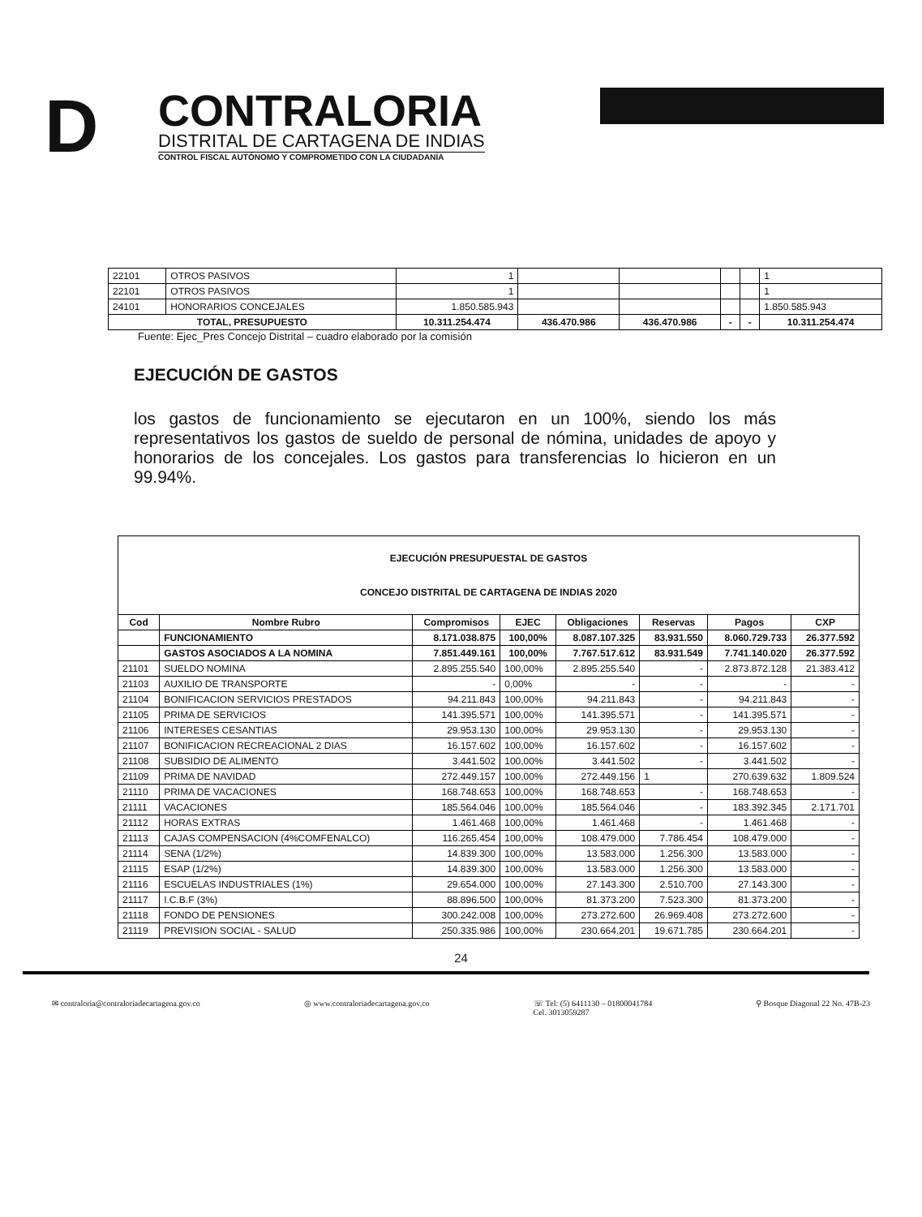D
CONTRALORIA
DISTRITAL DE CARTAGENA DE INDIAS
CONTROL FISCAL AUTÓNOMO Y COMPROMETIDO CON LA CIUDADANÍA
| 22101 | OTROS PASIVOS | 1 | | | | | 1 |
| 22101 | OTROS PASIVOS | 1 | | | | | 1 |
| 24101 | HONORARIOS CONCEJALES | 1.850.585.943 | | | | | 1.850.585.943 |
| TOTAL, PRESUPUESTO | | 10.311.254.474 | 436.470.986 | 436.470.986 | - | - | 10.311.254.474 |
Fuente: Ejec_Pres Concejo Distrital – cuadro elaborado por la comisión
EJECUCIÓN DE GASTOS
los gastos de funcionamiento se ejecutaron en un 100%, siendo los más representativos los gastos de sueldo de personal de nómina, unidades de apoyo y honorarios de los concejales. Los gastos para transferencias lo hicieron en un 99.94%.
| EJECUCIÓN PRESUPUESTAL DE GASTOS CONCEJO DISTRITAL DE CARTAGENA DE INDIAS 2020 | | | | | | | |
| --- | --- | --- | --- | --- | --- | --- | --- |
| Cod | Nombre Rubro | Compromisos | EJEC | Obligaciones | Reservas | Pagos | CXP |
| | FUNCIONAMIENTO | 8.171.038.875 | 100,00% | 8.087.107.325 | 83.931.550 | 8.060.729.733 | 26.377.592 |
| | GASTOS ASOCIADOS A LA NOMINA | 7.851.449.161 | 100,00% | 7.767.517.612 | 83.931.549 | 7.741.140.020 | 26.377.592 |
| 21101 | SUELDO NOMINA | 2.895.255.540 | 100,00% | 2.895.255.540 | - | 2.873.872.128 | 21.383.412 |
| 21103 | AUXILIO DE TRANSPORTE | - | 0,00% | - | - | - | - |
| 21104 | BONIFICACION SERVICIOS PRESTADOS | 94.211.843 | 100,00% | 94.211.843 | - | 94.211.843 | - |
| 21105 | PRIMA DE SERVICIOS | 141.395.571 | 100,00% | 141.395.571 | - | 141.395.571 | - |
| 21106 | INTERESES CESANTIAS | 29.953.130 | 100,00% | 29.953.130 | - | 29.953.130 | - |
| 21107 | BONIFICACION RECREACIONAL 2 DIAS | 16.157.602 | 100,00% | 16.157.602 | - | 16.157.602 | - |
| 21108 | SUBSIDIO DE ALIMENTO | 3.441.502 | 100,00% | 3.441.502 | - | 3.441.502 | - |
| 21109 | PRIMA DE NAVIDAD | 272.449.157 | 100,00% | 272.449.156 | 1 | 270.639.632 | 1.809.524 |
| 21110 | PRIMA DE VACACIONES | 168.748.653 | 100,00% | 168.748.653 | - | 168.748.653 | - |
| 21111 | VACACIONES | 185.564.046 | 100,00% | 185.564.046 | - | 183.392.345 | 2.171.701 |
| 21112 | HORAS EXTRAS | 1.461.468 | 100,00% | 1.461.468 | - | 1.461.468 | - |
| 21113 | CAJAS COMPENSACION (4%COMFENALCO) | 116.265.454 | 100,00% | 108.479.000 | 7.786.454 | 108.479.000 | - |
| 21114 | SENA (1/2%) | 14.839.300 | 100,00% | 13.583.000 | 1.256.300 | 13.583.000 | - |
| 21115 | ESAP (1/2%) | 14.839.300 | 100,00% | 13.583.000 | 1.256.300 | 13.583.000 | - |
| 21116 | ESCUELAS INDUSTRIALES (1%) | 29.654.000 | 100,00% | 27.143.300 | 2.510.700 | 27.143.300 | - |
| 21117 | I.C.B.F (3%) | 88.896.500 | 100,00% | 81.373.200 | 7.523.300 | 81.373.200 | - |
| 21118 | FONDO DE PENSIONES | 300.242.008 | 100,00% | 273.272.600 | 26.969.408 | 273.272.600 | - |
| 21119 | PREVISION SOCIAL - SALUD | 250.335.986 | 100,00% | 230.664.201 | 19.671.785 | 230.664.201 | - |
24
✉ contraloria@contraloriadecartagena.gov.co ◎ www.contraloriadecartagena.gov.co ☏ Tel: (5) 6411130 – 01800041784
Cel. 3013059287 ⚲ Bosque Diagonal 22 No. 47B-23